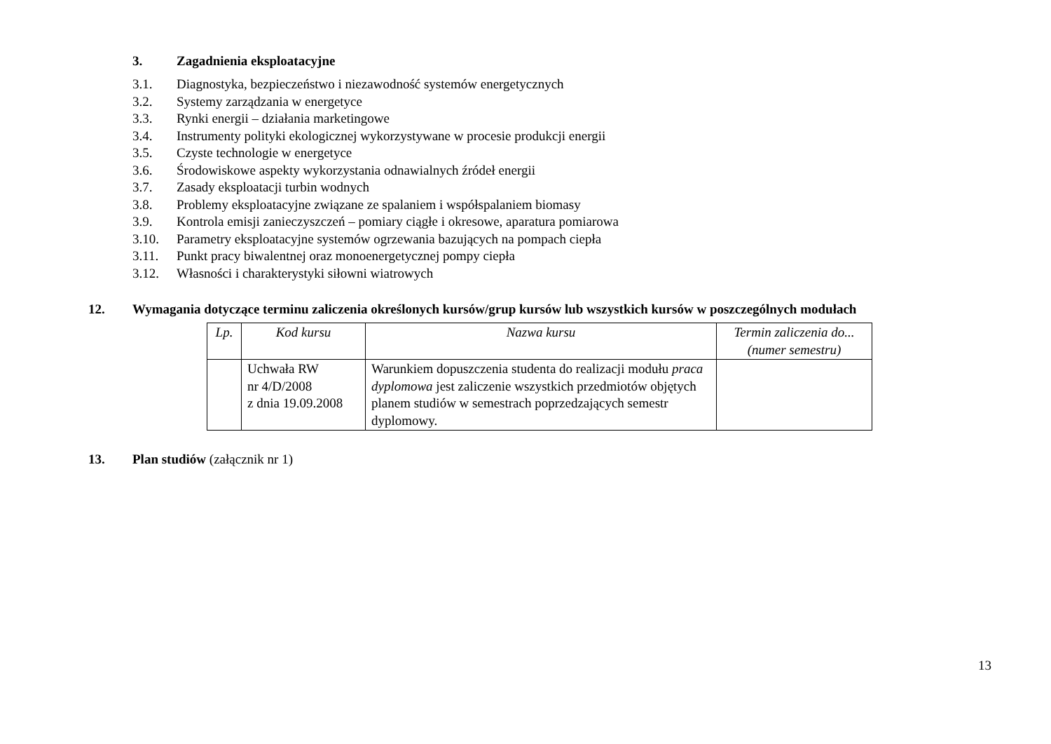3. Zagadnienia eksploatacyjne
3.1. Diagnostyka, bezpieczeństwo i niezawodność systemów energetycznych
3.2. Systemy zarządzania w energetyce
3.3. Rynki energii – działania marketingowe
3.4. Instrumenty polityki ekologicznej wykorzystywane w procesie produkcji energii
3.5. Czyste technologie w energetyce
3.6. Środowiskowe aspekty wykorzystania odnawialnych źródeł energii
3.7. Zasady eksploatacji turbin wodnych
3.8. Problemy eksploatacyjne związane ze spalaniem i współspalaniem biomasy
3.9. Kontrola emisji zanieczyszczeń – pomiary ciągłe i okresowe, aparatura pomiarowa
3.10. Parametry eksploatacyjne systemów ogrzewania bazujących na pompach ciepła
3.11. Punkt pracy biwalentnej oraz monoenergetycznej pompy ciepła
3.12. Własności i charakterystyki siłowni wiatrowych
12. Wymagania dotyczące terminu zaliczenia określonych kursów/grup kursów lub wszystkich kursów w poszczególnych modułach
| Lp. | Kod kursu | Nazwa kursu | Termin zaliczenia do... (numer semestru) |
| --- | --- | --- | --- |
| | Uchwała RW nr 4/D/2008 z dnia 19.09.2008 | Warunkiem dopuszczenia studenta do realizacji modułu praca dyplomowa jest zaliczenie wszystkich przedmiotów objętych planem studiów w semestrach poprzedzających semestr dyplomowy. | |
13. Plan studiów (załącznik nr 1)
13